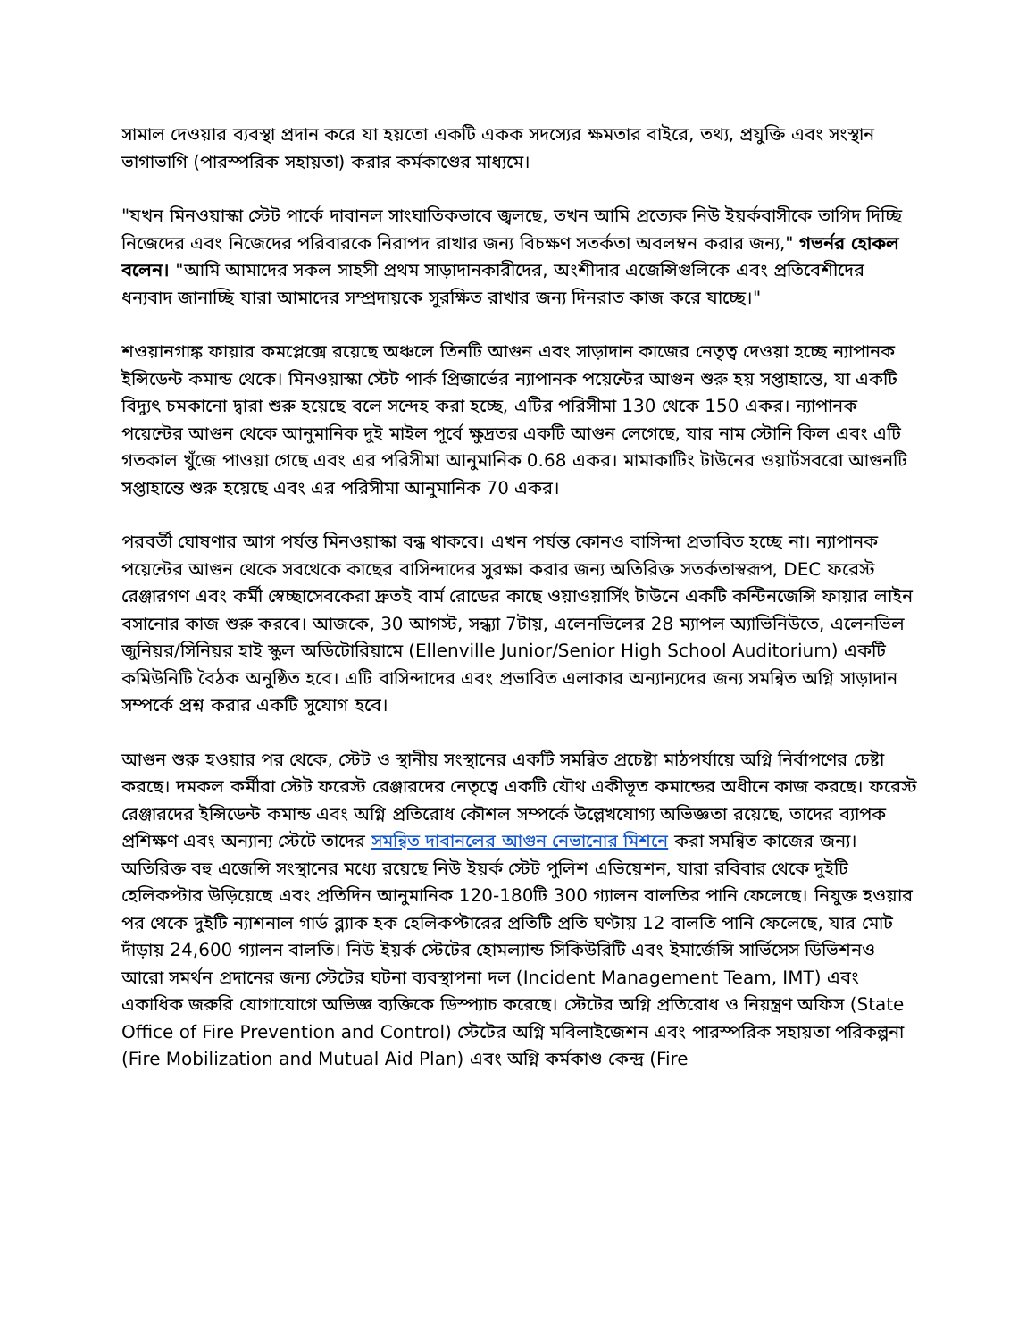সামাল দেওয়ার ব্যবস্থা প্রদান করে যা হয়তো একটি একক সদস্যের ক্ষমতার বাইরে, তথ্য, প্রযুক্তি এবং সংস্থান ভাগাভাগি (পারস্পরিক সহায়তা) করার কর্মকাণ্ডের মাধ্যমে।
"যখন মিনওয়াস্কা স্টেট পার্কে দাবানল সাংঘাতিকভাবে জ্বলছে, তখন আমি প্রত্যেক নিউ ইয়র্কবাসীকে তাগিদ দিচ্ছি নিজেদের এবং নিজেদের পরিবারকে নিরাপদ রাখার জন্য বিচক্ষণ সতর্কতা অবলম্বন করার জন্য," গভর্নর হোকল বলেন। "আমি আমাদের সকল সাহসী প্রথম সাড়াদানকারীদের, অংশীদার এজেন্সিগুলিকে এবং প্রতিবেশীদের ধন্যবাদ জানাচ্ছি যারা আমাদের সম্প্রদায়কে সুরক্ষিত রাখার জন্য দিনরাত কাজ করে যাচ্ছে।"
শওয়ানগাঙ্ক ফায়ার কমপ্লেক্সে রয়েছে অঞ্চলে তিনটি আগুন এবং সাড়াদান কাজের নেতৃত্ব দেওয়া হচ্ছে ন্যাপানক ইন্সিডেন্ট কমান্ড থেকে। মিনওয়াস্কা স্টেট পার্ক প্রিজার্ভের ন্যাপানক পয়েন্টের আগুন শুরু হয় সপ্তাহান্তে, যা একটি বিদ্যুৎ চমকানো দ্বারা শুরু হয়েছে বলে সন্দেহ করা হচ্ছে, এটির পরিসীমা 130 থেকে 150 একর। ন্যাপানক পয়েন্টের আগুন থেকে আনুমানিক দুই মাইল পূর্বে ক্ষুদ্রতর একটি আগুন লেগেছে, যার নাম স্টোনি কিল এবং এটি গতকাল খুঁজে পাওয়া গেছে এবং এর পরিসীমা আনুমানিক 0.68 একর। মামাকাটিং টাউনের ওয়ার্টসবরো আগুনটি সপ্তাহান্তে শুরু হয়েছে এবং এর পরিসীমা আনুমানিক 70 একর।
পরবর্তী ঘোষণার আগ পর্যন্ত মিনওয়াস্কা বন্ধ থাকবে। এখন পর্যন্ত কোনও বাসিন্দা প্রভাবিত হচ্ছে না। ন্যাপানক পয়েন্টের আগুন থেকে সবথেকে কাছের বাসিন্দাদের সুরক্ষা করার জন্য অতিরিক্ত সতর্কতাস্বরূপ, DEC ফরেস্ট রেঞ্জারগণ এবং কর্মী স্বেচ্ছাসেবকেরা দ্রুতই বার্ম রোডের কাছে ওয়াওয়ার্সিং টাউনে একটি কন্টিনজেন্সি ফায়ার লাইন বসানোর কাজ শুরু করবে। আজকে, 30 আগস্ট, সন্ধ্যা 7টায়, এলেনভিলের 28 ম্যাপল অ্যাভিনিউতে, এলেনভিল জুনিয়র/সিনিয়র হাই স্কুল অডিটোরিয়ামে (Ellenville Junior/Senior High School Auditorium) একটি কমিউনিটি বৈঠক অনুষ্ঠিত হবে। এটি বাসিন্দাদের এবং প্রভাবিত এলাকার অন্যান্যদের জন্য সমন্বিত অগ্নি সাড়াদান সম্পর্কে প্রশ্ন করার একটি সুযোগ হবে।
আগুন শুরু হওয়ার পর থেকে, স্টেট ও স্থানীয় সংস্থানের একটি সমন্বিত প্রচেষ্টা মাঠপর্যায়ে অগ্নি নির্বাপণের চেষ্টা করছে। দমকল কর্মীরা স্টেট ফরেস্ট রেঞ্জারদের নেতৃত্বে একটি যৌথ একীভূত কমান্ডের অধীনে কাজ করছে। ফরেস্ট রেঞ্জারদের ইন্সিডেন্ট কমান্ড এবং অগ্নি প্রতিরোধ কৌশল সম্পর্কে উল্লেখযোগ্য অভিজ্ঞতা রয়েছে, তাদের ব্যাপক প্রশিক্ষণ এবং অন্যান্য স্টেটে তাদের সমন্বিত দাবানলের আগুন নেভানোর মিশনে করা সমন্বিত কাজের জন্য। অতিরিক্ত বহু এজেন্সি সংস্থানের মধ্যে রয়েছে নিউ ইয়র্ক স্টেট পুলিশ এভিয়েশন, যারা রবিবার থেকে দুইটি হেলিকপ্টার উড়িয়েছে এবং প্রতিদিন আনুমানিক 120-180টি 300 গ্যালন বালতির পানি ফেলেছে। নিযুক্ত হওয়ার পর থেকে দুইটি ন্যাশনাল গার্ড ব্ল্যাক হক হেলিকপ্টারের প্রতিটি প্রতি ঘণ্টায় 12 বালতি পানি ফেলেছে, যার মোট দাঁড়ায় 24,600 গ্যালন বালতি। নিউ ইয়র্ক স্টেটের হোমল্যান্ড সিকিউরিটি এবং ইমার্জেন্সি সার্ভিসেস ডিভিশনও আরো সমর্থন প্রদানের জন্য স্টেটের ঘটনা ব্যবস্থাপনা দল (Incident Management Team, IMT) এবং একাধিক জরুরি যোগাযোগে অভিজ্ঞ ব্যক্তিকে ডিস্প্যাচ করেছে। স্টেটের অগ্নি প্রতিরোধ ও নিয়ন্ত্রণ অফিস (State Office of Fire Prevention and Control) স্টেটের অগ্নি মবিলাইজেশন এবং পারস্পরিক সহায়তা পরিকল্পনা (Fire Mobilization and Mutual Aid Plan) এবং অগ্নি কর্মকাণ্ড কেন্দ্র (Fire